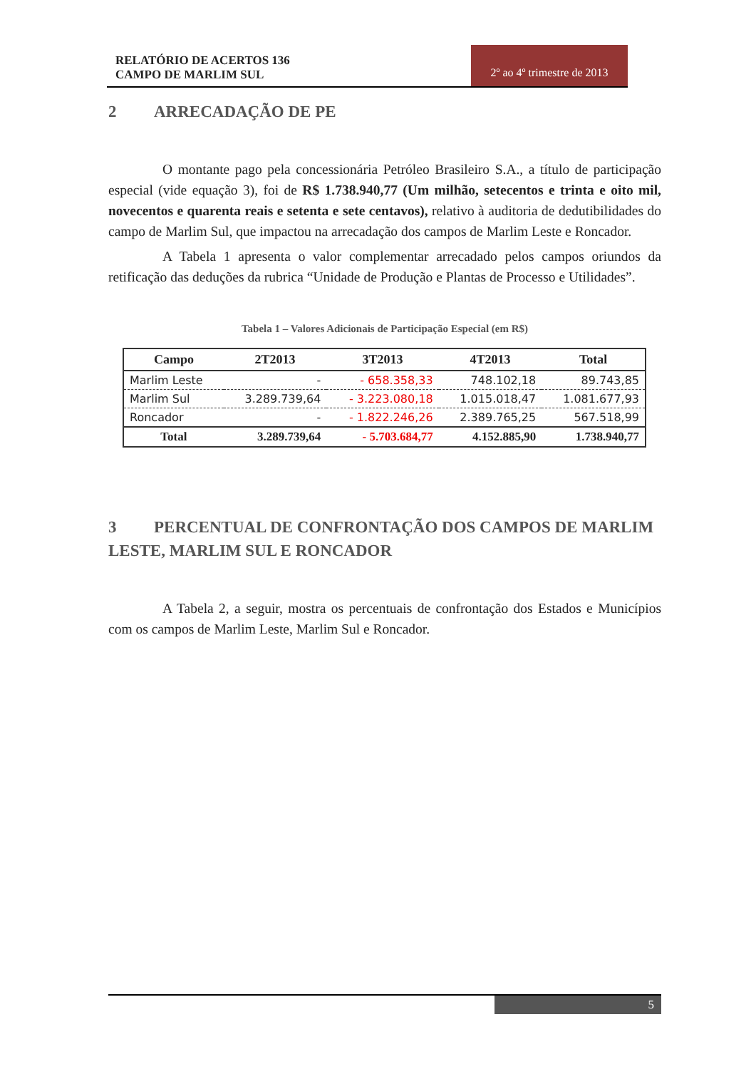RELATÓRIO DE ACERTOS 136
CAMPO DE MARLIM SUL
2º ao 4º trimestre de 2013
2 ARRECADAÇÃO DE PE
O montante pago pela concessionária Petróleo Brasileiro S.A., a título de participação especial (vide equação 3), foi de R$ 1.738.940,77 (Um milhão, setecentos e trinta e oito mil, novecentos e quarenta reais e setenta e sete centavos), relativo à auditoria de dedutibilidades do campo de Marlim Sul, que impactou na arrecadação dos campos de Marlim Leste e Roncador.
A Tabela 1 apresenta o valor complementar arrecadado pelos campos oriundos da retificação das deduções da rubrica “Unidade de Produção e Plantas de Processo e Utilidades”.
Tabela 1 – Valores Adicionais de Participação Especial (em R$)
| Campo | 2T2013 | 3T2013 | 4T2013 | Total |
| --- | --- | --- | --- | --- |
| Marlim Leste | - | - 658.358,33 | 748.102,18 | 89.743,85 |
| Marlim Sul | 3.289.739,64 | - 3.223.080,18 | 1.015.018,47 | 1.081.677,93 |
| Roncador | - | - 1.822.246,26 | 2.389.765,25 | 567.518,99 |
| Total | 3.289.739,64 | - 5.703.684,77 | 4.152.885,90 | 1.738.940,77 |
3 PERCENTUAL DE CONFRONTAÇÃO DOS CAMPOS DE MARLIM LESTE, MARLIM SUL E RONCADOR
A Tabela 2, a seguir, mostra os percentuais de confrontação dos Estados e Municípios com os campos de Marlim Leste, Marlim Sul e Roncador.
5